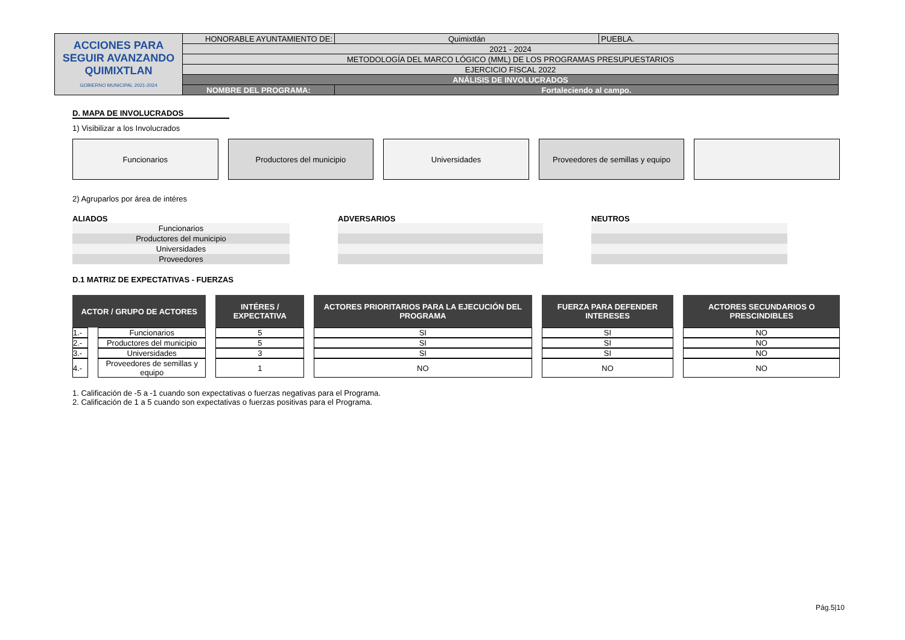| ACCIONES PARA SEGUIR AVANZANDO QUIMIXTLAN GOBIERNO MUNICIPAL 2021-2024 | HONORABLE AYUNTAMIENTO DE: | Quimixtlán | PUEBLA. |
| | 2021 - 2024 | | |
| | METODOLOGÍA DEL MARCO LÓGICO (MML) DE LOS PROGRAMAS PRESUPUESTARIOS | | |
| | EJERCICIO FISCAL 2022 | | |
| | ANÁLISIS DE INVOLUCRADOS | | |
| | NOMBRE DEL PROGRAMA: | Fortaleciendo al campo. | |
D. MAPA DE INVOLUCRADOS
1) Visibilizar a los Involucrados
Funcionarios Productores del municipio Universidades Proveedores de semillas y equipo
2) Agruparlos por área de intéres
ALIADOS
| Funcionarios |
| Productores del municipio |
| Universidades |
| Proveedores |
ADVERSARIOS NEUTROS
D.1 MATRIZ DE EXPECTATIVAS - FUERZAS
| ACTOR / GRUPO DE ACTORES | | INTÉRES / EXPECTATIVA | ACTORES PRIORITARIOS PARA LA EJECUCIÓN DEL PROGRAMA | FUERZA PARA DEFENDER INTERESES | ACTORES SECUNDARIOS O PRESCINDIBLES |
| --- | --- | --- | --- | --- | --- |
| 1.- | Funcionarios | 5 | SI | SI | NO |
| 2.- | Productores del municipio | 5 | SI | SI | NO |
| 3.- | Universidades | 3 | SI | SI | NO |
| 4.- | Proveedores de semillas y equipo | 1 | NO | NO | NO |
1. Calificación de -5 a -1 cuando son expectativas o fuerzas negativas para el Programa.
2. Calificación de 1 a 5 cuando son expectativas o fuerzas positivas para el Programa.
Pág.5|10